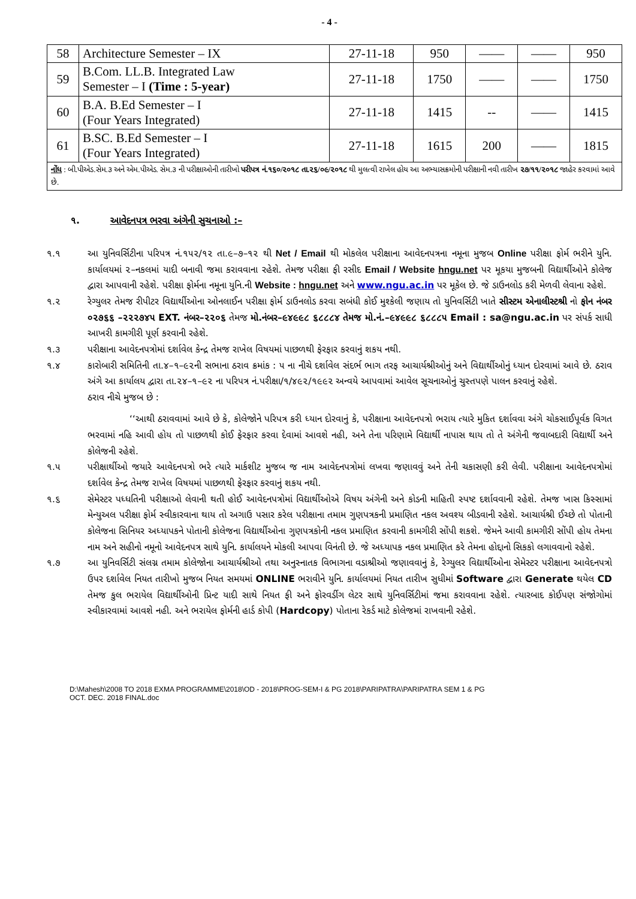- 4 -
| 58 | Architecture Semester – IX | 27-11-18 | 950 | —— | —— | 950 |
| 59 | B.Com. LL.B. Integrated Law Semester – I (Time : 5-year) | 27-11-18 | 1750 | —— | —— | 1750 |
| 60 | B.A. B.Ed Semester – I (Four Years Integrated) | 27-11-18 | 1415 | -- | —— | 1415 |
| 61 | B.SC. B.Ed Semester – I (Four Years Integrated) | 27-11-18 | 1615 | 200 | —— | 1815 |
| નોંધ : બી.પીએડ.સેમ.૩ અને એમ.પીએડ. સેમ.૩ ની પરીક્ષાઓની તારીખો પરીપત્ર નં.૧૬૦/૨૦૧૮ તા.૨૬/૦૯/૨૦૧૮ થી મુલત્વી રાખેલ હોય આ અભ્યાસક્રમોની પરીક્ષાની નવી તારીખ ૨૭/૧૧/૨૦૧૮ જાહેર કરવામાં આવે છે. | | | | | | |
૧. આવેદનપત્ર ભરવા અંગેની સુચનાઓ :–
૧.૧ આ યુનિવર્સિટીના પરિપત્ર નં.૧૫૨/૧૨ તા.૯–૭–૧૨ થી Net / Email થી મોકલેલ પરીક્ષાના આવેદનપત્રના નમૂના મુજબ Online પરીક્ષા ફોર્મ ભરીને યુનિ. કાર્યાલયમાં ૨–નકલમાં યાદી બનાવી જમા કરાવવાના રહેશે. તેમજ પરીક્ષા ફી રસીદ Email / Website hngu.net પર મૂકયા મુજબની વિદ્યાર્થીઓને કોલેજ દ્વારા આપવાની રહેશે. પરીક્ષા ફોર્મના નમૂના યુનિ.ની Website : hngu.net અને www.ngu.ac.in પર મૂકેલ છે. જે ડાઉનલોડ કરી મેળવી લેવાના રહેશે.
૧.૨ રેગ્યુલર તેમજ રીપીટર વિદ્યાર્થીઓના ઓનલાઈન પરીક્ષા ફોર્મ ડાઉનલોડ કરવા સબંધી કોઈ મુશ્કેલી જણાય તો યુનિવર્સિટી ખાતે સીસ્ટમ એનાલીસ્ટશ્રી નો ફોન નંબર ૦૨૭૬૬ –૨૨૨૭૪૫ EXT. નંબર–૨૨૦૬ તેમજ મો.નંબર–૯૪૯૯૮ ૬૮૮૮૪ તેમજ મો.નં.–૯૪૯૯૮ ૬૮૮૮૫ Email : sa@ngu.ac.in પર સંપર્ક સાધી આખરી કામગીરી પૂર્ણ કરવાની રહેશે.
૧.૩ પરીક્ષાના આવેદનપત્રોમાં દર્શાવેલ કેન્દ્ર તેમજ રાખેલ વિષયમાં પાછળથી ફેરફાર કરવાનું શકય નથી.
૧.૪ કારોબારી સમિતિની તા.૪–૧–૯૨ની સભાના ઠરાવ ક્રમાંક : ૫ ના નીચે દર્શાવેલ સંદર્ભ ભાગ તરફ આચાર્યશ્રીઓનું અને વિદ્યાર્થીઓનું ધ્યાન દોરવામાં આવે છે. ઠરાવ અંગે આ કાર્યાલય દ્વારા તા.૨૪–૧–૯૨ ના પરિપત્ર નં.પરીક્ષા/૧/૪૯૨/૧૯૯૨ અન્વયે આપવામાં આવેલ સૂચનાઓનું ચુસ્તપણે પાલન કરવાનું રહેશે.
ઠરાવ નીચે મુજબ છે :
‘‘આથી ઠરાવવામાં આવે છે કે, કોલેજોને પરિપત્ર કરી ધ્યાન દોરવાનું કે, પરીક્ષાના આવેદનપત્રો ભરાય ત્યારે મુકિત દર્શાવવા અંગે ચોકસાઈપૂર્વક વિગત ભરવામાં નહિ આવી હોય તો પાછળથી કોઈ ફેરફાર કરવા દેવામાં આવશે નહી, અને તેના પરિણામે વિદ્યાર્થી નાપાસ થાય તો તે અંગેની જવાબદારી વિદ્યાર્થી અને કોલેજની રહેશે.
૧.૫ પરીક્ષાર્થીઓ જયારે આવેદનપત્રો ભરે ત્યારે માર્કશીટ મુજબ જ નામ આવેદનપત્રોમાં લખવા જણાવવું અને તેની ચકાસણી કરી લેવી. પરીક્ષાના આવેદનપત્રોમાં દર્શાવેલ કેન્દ્ર તેમજ રાખેલ વિષયમાં પાછળથી ફેરફાર કરવાનું શકય નથી.
૧.૬ સેમેસ્ટર પધ્ધતિની પરીક્ષાઓ લેવાની થતી હોઈ આવેદનપત્રોમાં વિદ્યાર્થીઓએ વિષય અંગેની અને કોડની માહિતી સ્પષ્ટ દર્શાવવાની રહેશે. તેમજ ખાસ કિસ્સામાં મેન્યુઅલ પરીક્ષા ફોર્મ સ્વીકારવાના થાય તો અગાઉ પસાર કરેલ પરીક્ષાના તમામ ગુણપત્રકની પ્રમાણિત નકલ અવશ્ય બીડવાની રહેશે. આચાર્યશ્રી ઈચ્છે તો પોતાની કોલેજના સિનિયર અધ્યાપકને પોતાની કોલેજના વિદ્યાર્થીઓના ગુણપત્રકોની નકલ પ્રમાણિત કરવાની કામગીરી સોંપી શકશે. જેમને આવી કામગીરી સોંપી હોય તેમના નામ અને સહીનો નમૂનો આવેદનપત્ર સાથે યુનિ. કાર્યાલયને મોકલી આપવા વિનંતી છે. જે અધ્યાપક નકલ પ્રમાણિત કરે તેમના હોદ્દાનો સિકકો લગાવવાનો રહેશે.
૧.૭ આ યુનિવર્સિટી સંલગ્ન તમામ કોલેજોના આચાર્યશ્રીઓ તથા અનુસ્નાતક વિભાગના વડાશ્રીઓ જણાવવાનું કે, રેગ્યુલર વિદ્યાર્થીઓના સેમેસ્ટર પરીક્ષાના આવેદનપત્રો ઉપર દર્શાવેલ નિયત તારીખો મુજબ નિયત સમયમાં ONLINE ભરાવીને યુનિ. કાર્યાલયમાં નિયત તારીખ સુધીમાં Software દ્વારા Generate થયેલ CD તેમજ કુલ ભરાયેલ વિદ્યાર્થીઓની પ્રિન્ટ યાદી સાથે નિયત ફી અને ફોરવર્ડીગ લેટર સાથે યુનિવર્સિટીમાં જમા કરાવવાના રહેશે. ત્યારબાદ કોઈપણ સંજોગોમાં સ્વીકારવામાં આવશે નહી. અને ભરાયેલ ફોર્મની હાર્ડ કોપી (Hardcopy) પોતાના રેકર્ડ માટે કોલેજમાં રાખવાની રહેશે.
D:\Mahesh\2008 TO 2018 EXMA PROGRAMME\2018\OD - 2018\PROG-SEM-I & PG 2018\PARIPATRA\PARIPATRA SEM 1 & PG
OCT. DEC. 2018 FINAL.doc